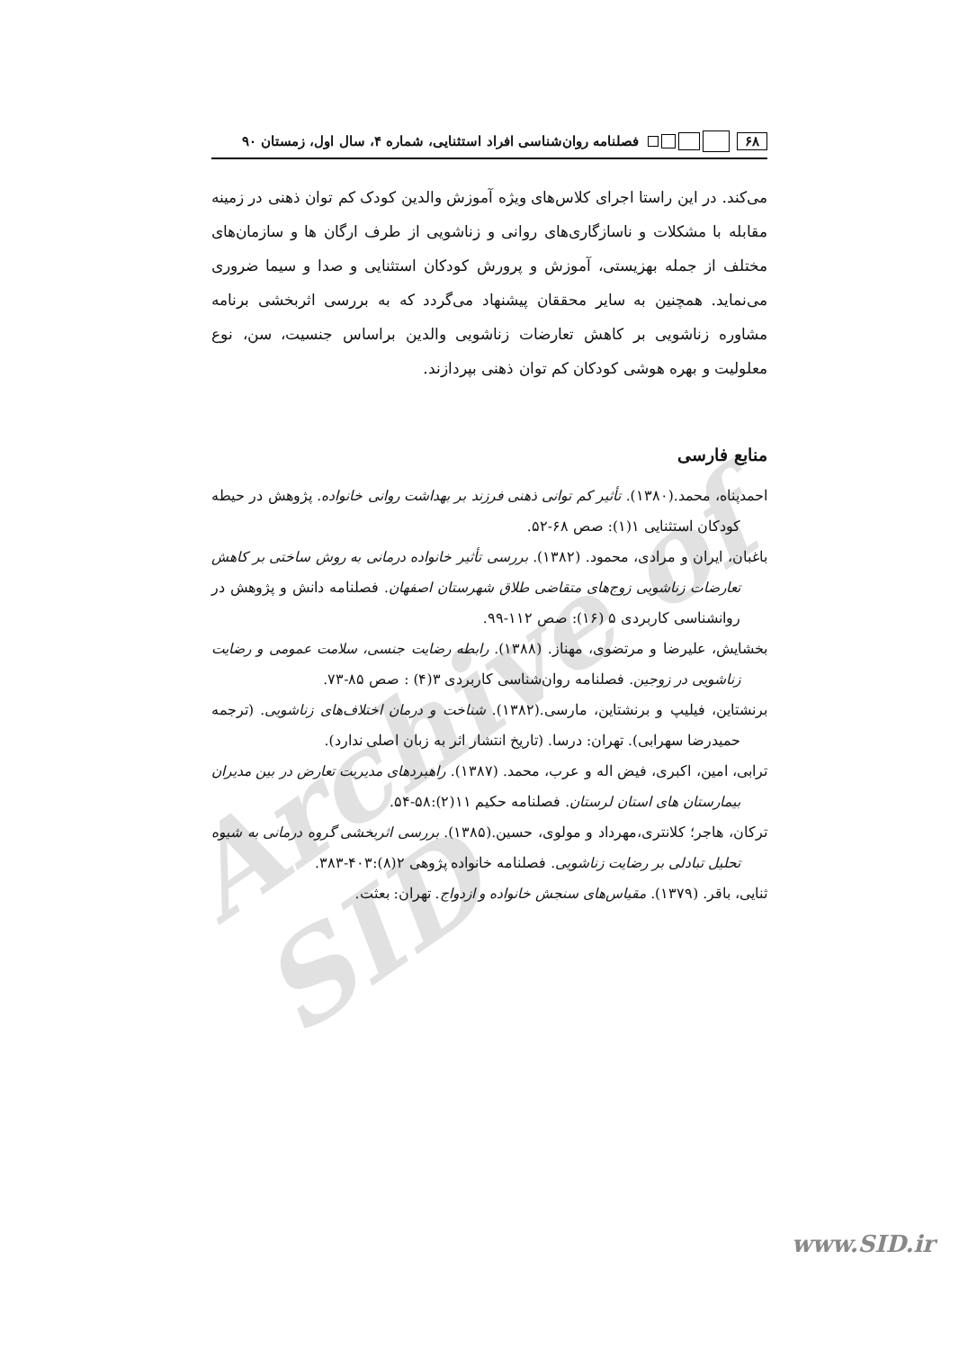Archive of SID
۶۸ فصلنامه روان‌شناسی افراد استثنایی، شماره ۴، سال اول، زمستان ۹۰
می‌کند. در این راستا اجرای کلاس‌های ویژه آموزش والدین کودک کم توان ذهنی در زمینه مقابله با مشکلات و ناسازگاری‌های روانی و زناشویی از طرف ارگان ها و سازمان‌های مختلف از جمله بهزیستی، آموزش و پرورش کودکان استثنایی و صدا و سیما ضروری می‌نماید. همچنین به سایر محققان پیشنهاد می‌گردد که به بررسی اثربخشی برنامه مشاوره زناشویی بر کاهش تعارضات زناشویی والدین براساس جنسیت، سن، نوع معلولیت و بهره هوشی کودکان کم توان ذهنی بپردازند.
منابع فارسی
احمدپناه، محمد.(۱۳۸۰). تأثیر کم توانی ذهنی فرزند بر بهداشت روانی خانواده. پژوهش در حیطه کودکان استثنایی ۱(۱): صص ۶۸-۵۲.
باغبان، ایران و مرادی، محمود. (۱۳۸۲). بررسی تأثیر خانواده درمانی به روش ساختی بر کاهش تعارضات زناشویی زوج‌های متقاضی طلاق شهرستان اصفهان. فصلنامه دانش و پژوهش در روانشناسی کاربردی ۵ (۱۶): صص ۱۱۲-۹۹.
بخشایش، علیرضا و مرتضوی، مهناز. (۱۳۸۸). رابطه رضایت جنسی، سلامت عمومی و رضایت زناشویی در زوجین. فصلنامه روان‌شناسی کاربردی ۳(۴) : صص ۸۵-۷۳.
برنشتاین، فیلیپ و برنشتاین، مارسی.(۱۳۸۲). شناخت و درمان اختلاف‌های زناشویی. (ترجمه حمیدرضا سهرابی). تهران: درسا. (تاریخ انتشار اثر به زبان اصلی ندارد).
ترابی، امین، اکبری، فیض اله و عرب، محمد. (۱۳۸۷). راهبردهای مدیریت تعارض در بین مدیران بیمارستان های استان لرستان. فصلنامه حکیم ۱۱(۲):۵۸-۵۴.
ترکان، هاجر؛ کلانتری،مهرداد و مولوی، حسین.(۱۳۸۵). بررسی اثربخشی گروه درمانی به شیوه تحلیل تبادلی بر رضایت زناشویی. فصلنامه خانواده پژوهی ۲(۸):۴۰۳-۳۸۳.
ثنایی، باقر. (۱۳۷۹). مقیاس‌های سنجش خانواده و ازدواج. تهران: بعثت.
www.SID.ir